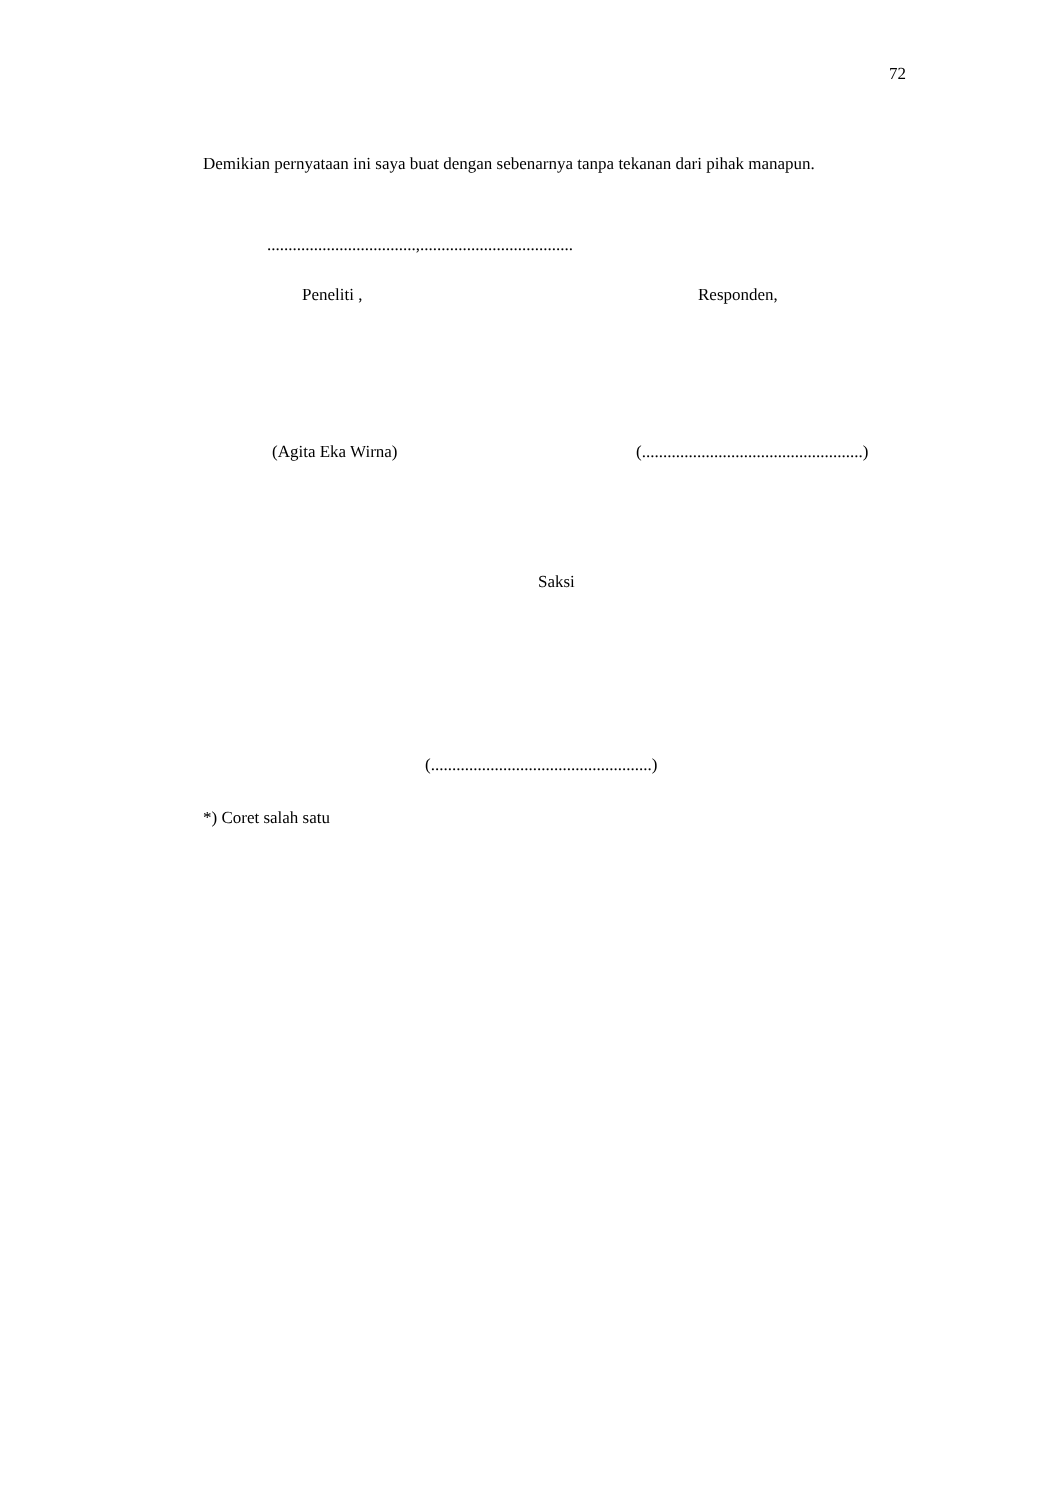72
Demikian pernyataan ini saya buat dengan sebenarnya tanpa tekanan dari pihak manapun.
...................................,....................................
Peneliti , Responden,
(Agita Eka Wirna) (....................................................)
Saksi
(....................................................)
*) Coret salah satu